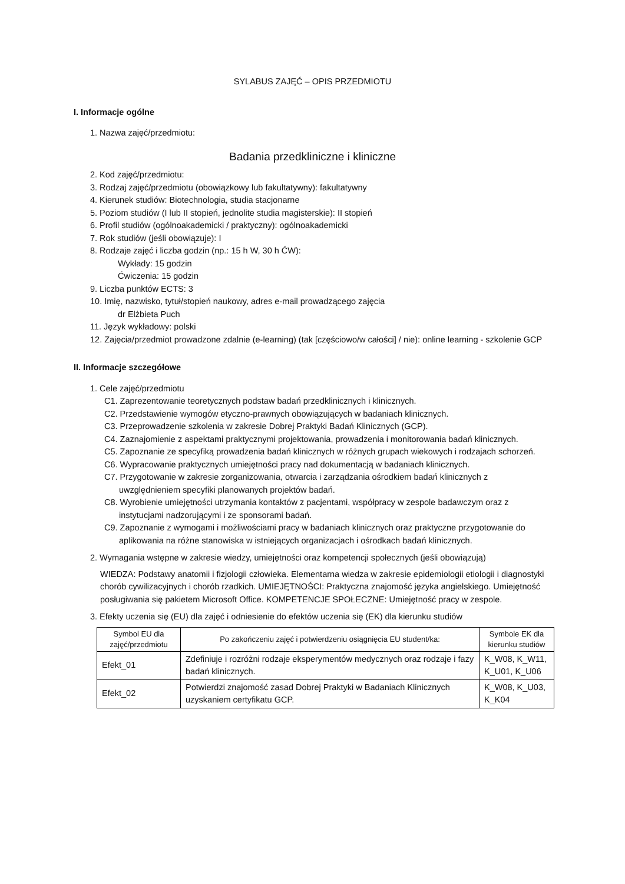SYLABUS ZAJĘĆ – OPIS PRZEDMIOTU
I. Informacje ogólne
1. Nazwa zajęć/przedmiotu:
Badania przedkliniczne i kliniczne
2. Kod zajęć/przedmiotu:
3. Rodzaj zajęć/przedmiotu (obowiązkowy lub fakultatywny): fakultatywny
4. Kierunek studiów: Biotechnologia, studia stacjonarne
5. Poziom studiów (I lub II stopień, jednolite studia magisterskie): II stopień
6. Profil studiów (ogólnoakademicki / praktyczny): ogólnoakademicki
7. Rok studiów (jeśli obowiązuje): I
8. Rodzaje zajęć i liczba godzin (np.: 15 h W, 30 h ĆW):
Wykłady: 15 godzin
Ćwiczenia: 15 godzin
9. Liczba punktów ECTS: 3
10. Imię, nazwisko, tytuł/stopień naukowy, adres e-mail prowadzącego zajęcia
dr Elżbieta Puch
11. Język wykładowy: polski
12. Zajęcia/przedmiot prowadzone zdalnie (e-learning) (tak [częściowo/w całości] / nie): online learning - szkolenie GCP
II. Informacje szczegółowe
1. Cele zajęć/przedmiotu
C1. Zaprezentowanie teoretycznych podstaw badań przedklinicznych i klinicznych.
C2. Przedstawienie wymogów etyczno-prawnych obowiązujących w badaniach klinicznych.
C3. Przeprowadzenie szkolenia w zakresie Dobrej Praktyki Badań Klinicznych (GCP).
C4. Zaznajomienie z aspektami praktycznymi projektowania, prowadzenia i monitorowania badań klinicznych.
C5. Zapoznanie ze specyfiką prowadzenia badań klinicznych w różnych grupach wiekowych i rodzajach schorzeń.
C6. Wypracowanie praktycznych umiejętności pracy nad dokumentacją w badaniach klinicznych.
C7. Przygotowanie w zakresie zorganizowania, otwarcia i zarządzania ośrodkiem badań klinicznych z uwzględnieniem specyfiki planowanych projektów badań.
C8. Wyrobienie umiejętności utrzymania kontaktów z pacjentami, współpracy w zespole badawczym oraz z instytucjami nadzorującymi i ze sponsorami badań.
C9. Zapoznanie z wymogami i możliwościami pracy w badaniach klinicznych oraz praktyczne przygotowanie do aplikowania na różne stanowiska w istniejących organizacjach i ośrodkach badań klinicznych.
2. Wymagania wstępne w zakresie wiedzy, umiejętności oraz kompetencji społecznych (jeśli obowiązują)
WIEDZA: Podstawy anatomii i fizjologii człowieka. Elementarna wiedza w zakresie epidemiologii etiologii i diagnostyki chorób cywilizacyjnych i chorób rzadkich. UMIEJĘTNOŚCI: Praktyczna znajomość języka angielskiego. Umiejętność posługiwania się pakietem Microsoft Office. KOMPETENCJE SPOŁECZNE: Umiejętność pracy w zespole.
3. Efekty uczenia się (EU) dla zajęć i odniesienie do efektów uczenia się (EK) dla kierunku studiów
| Symbol EU dla zajęć/przedmiotu | Po zakończeniu zajęć i potwierdzeniu osiągnięcia EU student/ka: | Symbole EK dla kierunku studiów |
| Efekt_01 | Zdefiniuje i rozróżni rodzaje eksperymentów medycznych oraz rodzaje i fazy badań klinicznych. | K_W08, K_W11, K_U01, K_U06 |
| Efekt_02 | Potwierdzi znajomość zasad Dobrej Praktyki w Badaniach Klinicznych uzyskaniem certyfikatu GCP. | K_W08, K_U03, K_K04 |